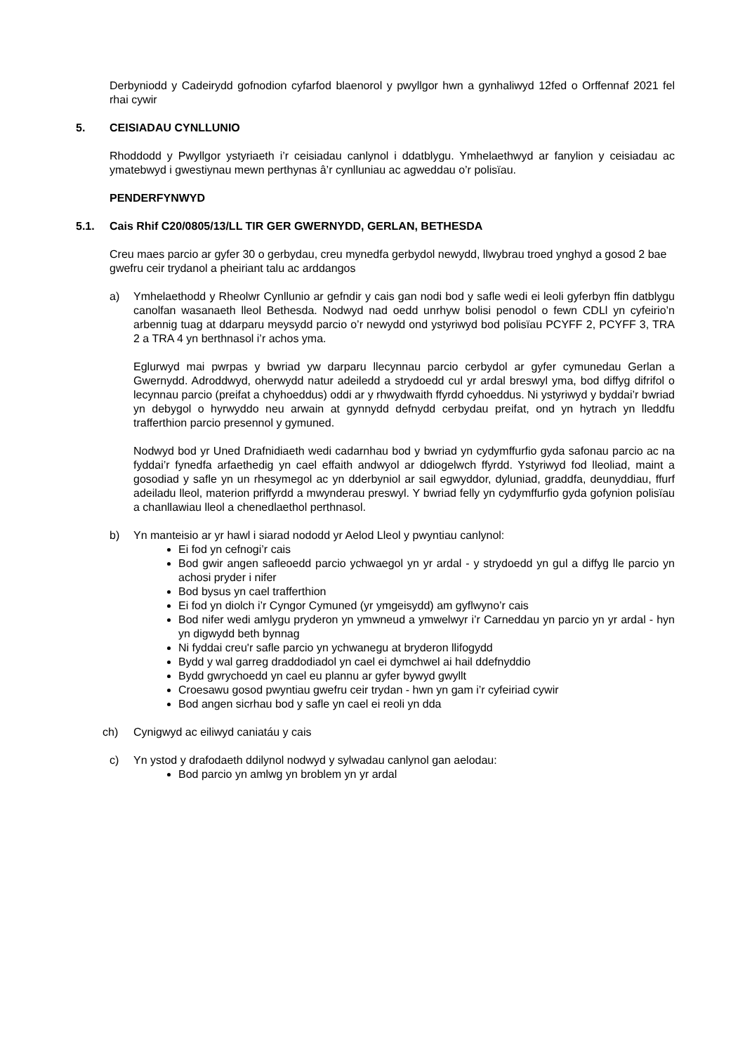Derbyniodd y Cadeirydd gofnodion cyfarfod blaenorol y pwyllgor hwn a gynhaliwyd 12fed o Orffennaf 2021 fel rhai cywir
5. CEISIADAU CYNLLUNIO
Rhoddodd y Pwyllgor ystyriaeth i’r ceisiadau canlynol i ddatblygu. Ymhelaethwyd ar fanylion y ceisiadau ac ymatebwyd i gwestiynau mewn perthynas â’r cynlluniau ac agweddau o’r polisïau.
PENDERFYNWYD
5.1. Cais Rhif C20/0805/13/LL TIR GER GWERNYDD, GERLAN, BETHESDA
Creu maes parcio ar gyfer 30 o gerbydau, creu mynedfa gerbydol newydd, llwybrau troed ynghyd a gosod 2 bae gwefru ceir trydanol a pheiriant talu ac arddangos
a) Ymhelaethodd y Rheolwr Cynllunio ar gefndir y cais gan nodi bod y safle wedi ei leoli gyferbyn ffin datblygu canolfan wasanaeth lleol Bethesda. Nodwyd nad oedd unrhyw bolisi penodol o fewn CDLl yn cyfeirio’n arbennig tuag at ddarparu meysydd parcio o’r newydd ond ystyriwyd bod polisïau PCYFF 2, PCYFF 3, TRA 2 a TRA 4 yn berthnasol i’r achos yma.
Eglurwyd mai pwrpas y bwriad yw darparu llecynnau parcio cerbydol ar gyfer cymunedau Gerlan a Gwernydd. Adroddwyd, oherwydd natur adeiledd a strydoedd cul yr ardal breswyl yma, bod diffyg difrifol o lecynnau parcio (preifat a chyhoeddus) oddi ar y rhwydwaith ffyrdd cyhoeddus. Ni ystyriwyd y byddai’r bwriad yn debygol o hyrwyddo neu arwain at gynnydd defnydd cerbydau preifat, ond yn hytrach yn lleddfu trafferthion parcio presennol y gymuned.
Nodwyd bod yr Uned Drafnidiaeth wedi cadarnhau bod y bwriad yn cydymffurfio gyda safonau parcio ac na fyddai’r fynedfa arfaethedig yn cael effaith andwyol ar ddiogelwch ffyrdd. Ystyriwyd fod lleoliad, maint a gosodiad y safle yn un rhesymegol ac yn dderbyniol ar sail egwyddor, dyluniad, graddfa, deunyddiau, ffurf adeiladu lleol, materion priffyrdd a mwynderau preswyl. Y bwriad felly yn cydymffurfio gyda gofynion polisïau a chanllawiau lleol a chenedlaethol perthnasol.
b) Yn manteisio ar yr hawl i siarad nododd yr Aelod Lleol y pwyntiau canlynol:
Ei fod yn cefnogi’r cais
Bod gwir angen safleoedd parcio ychwaegol yn yr ardal - y strydoedd yn gul a diffyg lle parcio yn achosi pryder i nifer
Bod bysus yn cael trafferthion
Ei fod yn diolch i’r Cyngor Cymuned (yr ymgeisydd) am gyflwyno’r cais
Bod nifer wedi amlygu pryderon yn ymwneud a ymwelwyr i’r Carneddau yn parcio yn yr ardal - hyn yn digwydd beth bynnag
Ni fyddai creu'r safle parcio yn ychwanegu at bryderon llifogydd
Bydd y wal garreg draddodiadol yn cael ei dymchwel ai hail ddefnyddio
Bydd gwrychoedd yn cael eu plannu ar gyfer bywyd gwyllt
Croesawu gosod pwyntiau gwefru ceir trydan - hwn yn gam i’r cyfeiriad cywir
Bod angen sicrhau bod y safle yn cael ei reoli yn dda
ch) Cynigwyd ac eiliwyd caniatáu y cais
c) Yn ystod y drafodaeth ddilynol nodwyd y sylwadau canlynol gan aelodau:
Bod parcio yn amlwg yn broblem yn yr ardal